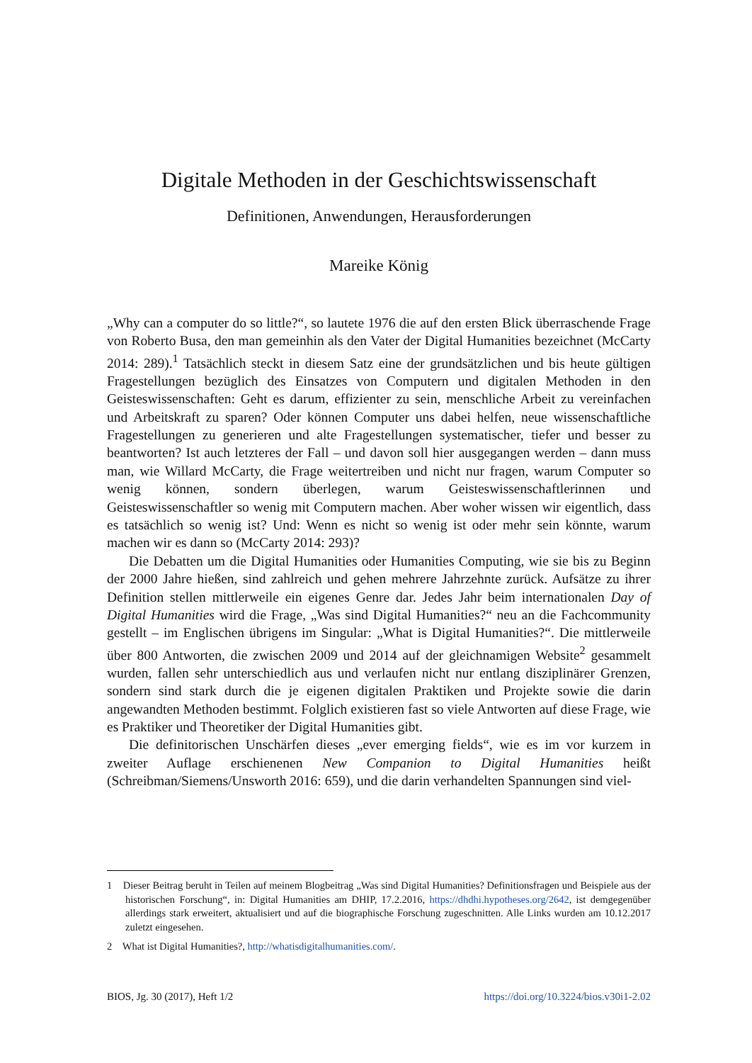Digitale Methoden in der Geschichtswissenschaft
Definitionen, Anwendungen, Herausforderungen
Mareike König
„Why can a computer do so little?“, so lautete 1976 die auf den ersten Blick überraschende Frage von Roberto Busa, den man gemeinhin als den Vater der Digital Humanities bezeichnet (McCarty 2014: 289).<sup>1</sup> Tatsächlich steckt in diesem Satz eine der grundsätzlichen und bis heute gültigen Fragestellungen bezüglich des Einsatzes von Computern und digitalen Methoden in den Geisteswissenschaften: Geht es darum, effizienter zu sein, menschliche Arbeit zu vereinfachen und Arbeitskraft zu sparen? Oder können Computer uns dabei helfen, neue wissenschaftliche Fragestellungen zu generieren und alte Fragestellungen systematischer, tiefer und besser zu beantworten? Ist auch letzteres der Fall – und davon soll hier ausgegangen werden – dann muss man, wie Willard McCarty, die Frage weitertreiben und nicht nur fragen, warum Computer so wenig können, sondern überlegen, warum Geisteswissenschaftlerinnen und Geisteswissenschaftler so wenig mit Computern machen. Aber woher wissen wir eigentlich, dass es tatsächlich so wenig ist? Und: Wenn es nicht so wenig ist oder mehr sein könnte, warum machen wir es dann so (McCarty 2014: 293)?
Die Debatten um die Digital Humanities oder Humanities Computing, wie sie bis zu Beginn der 2000 Jahre hießen, sind zahlreich und gehen mehrere Jahrzehnte zurück. Aufsätze zu ihrer Definition stellen mittlerweile ein eigenes Genre dar. Jedes Jahr beim internationalen Day of Digital Humanities wird die Frage, „Was sind Digital Humanities?“ neu an die Fachcommunity gestellt – im Englischen übrigens im Singular: „What is Digital Humanities?“. Die mittlerweile über 800 Antworten, die zwischen 2009 und 2014 auf der gleichnamigen Website<sup>2</sup> gesammelt wurden, fallen sehr unterschiedlich aus und verlaufen nicht nur entlang disziplinärer Grenzen, sondern sind stark durch die je eigenen digitalen Praktiken und Projekte sowie die darin angewandten Methoden bestimmt. Folglich existieren fast so viele Antworten auf diese Frage, wie es Praktiker und Theoretiker der Digital Humanities gibt.
Die definitorischen Unschärfen dieses „ever emerging fields“, wie es im vor kurzem in zweiter Auflage erschienenen New Companion to Digital Humanities heißt (Schreibman/Siemens/Unsworth 2016: 659), und die darin verhandelten Spannungen sind viel-
1 Dieser Beitrag beruht in Teilen auf meinem Blogbeitrag „Was sind Digital Humanities? Definitionsfragen und Beispiele aus der historischen Forschung“, in: Digital Humanities am DHIP, 17.2.2016, https://dhdhi.hypotheses.org/2642, ist demgegenüber allerdings stark erweitert, aktualisiert und auf die biographische Forschung zugeschnitten. Alle Links wurden am 10.12.2017 zuletzt eingesehen.
2 What ist Digital Humanities?, http://whatisdigitalhumanities.com/.
BIOS, Jg. 30 (2017), Heft 1/2 https://doi.org/10.3224/bios.v30i1-2.02